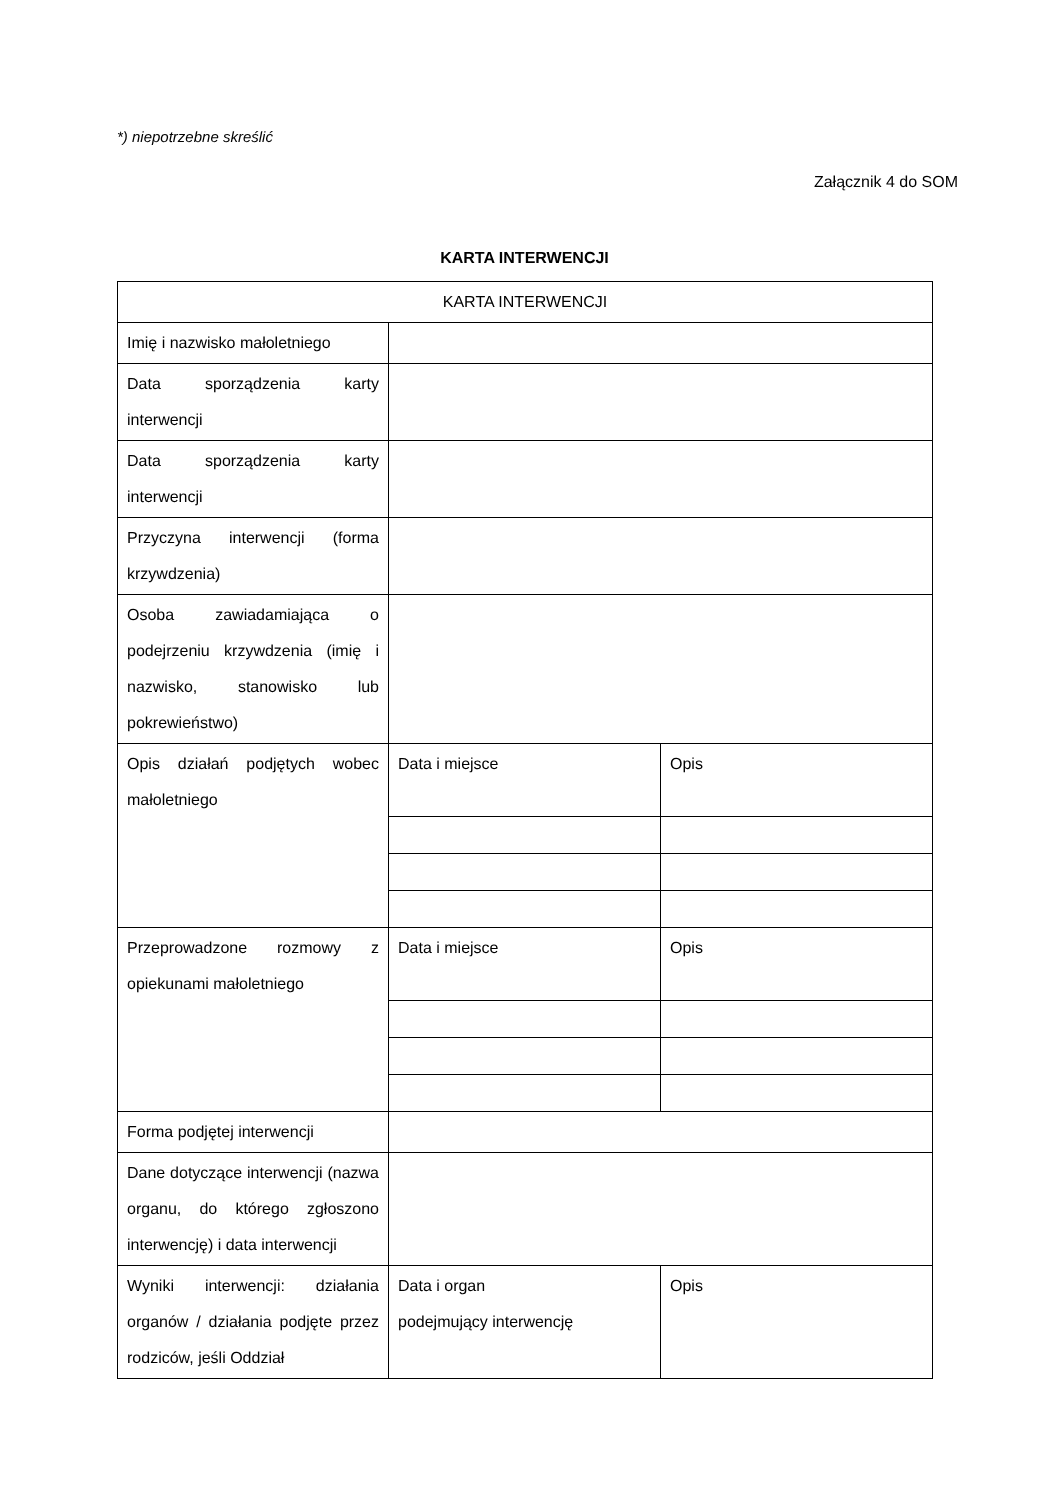*) niepotrzebne skreślić
Załącznik 4 do SOM
KARTA INTERWENCJI
| KARTA INTERWENCJI | | |
| Imię i nazwisko małoletniego | | |
| Data sporządzenia karty interwencji | | |
| Data sporządzenia karty interwencji | | |
| Przyczyna interwencji (forma krzywdzenia) | | |
| Osoba zawiadamiająca o podejrzeniu krzywdzenia (imię i nazwisko, stanowisko lub pokrewieństwo) | | |
| Opis działań podjętych wobec małoletniego | Data i miejsce | Opis |
| Przeprowadzone rozmowy z opiekunami małoletniego | Data i miejsce | Opis |
| Forma podjętej interwencji | | |
| Dane dotyczące interwencji (nazwa organu, do którego zgłoszono interwencję) i data interwencji | | |
| Wyniki interwencji: działania organów / działania podjęte przez rodziców, jeśli Oddział | Data i organ podejmujący interwencję | Opis |